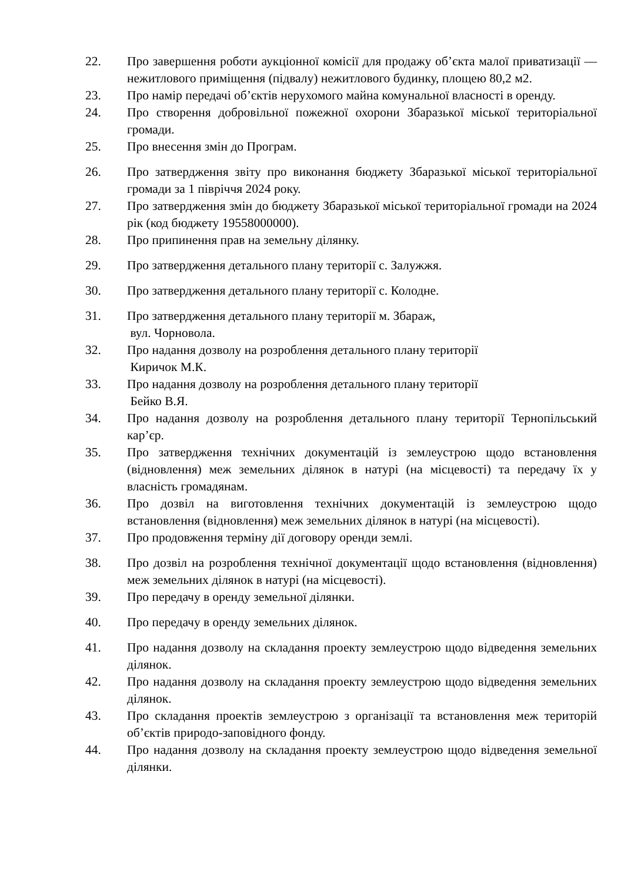22. Про завершення роботи аукціонної комісії для продажу об’єкта малої приватизації — нежитлового приміщення (підвалу) нежитлового будинку, площею 80,2 м2.
23. Про намір передачі об’єктів нерухомого майна комунальної власності в оренду.
24. Про створення добровільної пожежної охорони Збаразької міської територіальної громади.
25. Про внесення змін до Програм.
26. Про затвердження звіту про виконання бюджету Збаразької міської територіальної громади за 1 півріччя 2024 року.
27. Про затвердження змін до бюджету Збаразької міської територіальної громади на 2024 рік (код бюджету 19558000000).
28. Про припинення прав на земельну ділянку.
29. Про затвердження детального плану території с. Залужжя.
30. Про затвердження детального плану території с. Колодне.
31. Про затвердження детального плану території м. Збараж,
вул. Чорновола.
32. Про надання дозволу на розроблення детального плану території
Киричок М.К.
33. Про надання дозволу на розроблення детального плану території
Бейко В.Я.
34. Про надання дозволу на розроблення детального плану території Тернопільський кар’єр.
35. Про затвердження технічних документацій із землеустрою щодо встановлення (відновлення) меж земельних ділянок в натурі (на місцевості) та передачу їх у власність громадянам.
36. Про дозвіл на виготовлення технічних документацій із землеустрою щодо встановлення (відновлення) меж земельних ділянок в натурі (на місцевості).
37. Про продовження терміну дії договору оренди землі.
38. Про дозвіл на розроблення технічної документації щодо встановлення (відновлення) меж земельних ділянок в натурі (на місцевості).
39. Про передачу в оренду земельної ділянки.
40. Про передачу в оренду земельних ділянок.
41. Про надання дозволу на складання проекту землеустрою щодо відведення земельних ділянок.
42. Про надання дозволу на складання проекту землеустрою щодо відведення земельних ділянок.
43. Про складання проектів землеустрою з організації та встановлення меж територій об’єктів природо-заповідного фонду.
44. Про надання дозволу на складання проекту землеустрою щодо відведення земельної ділянки.